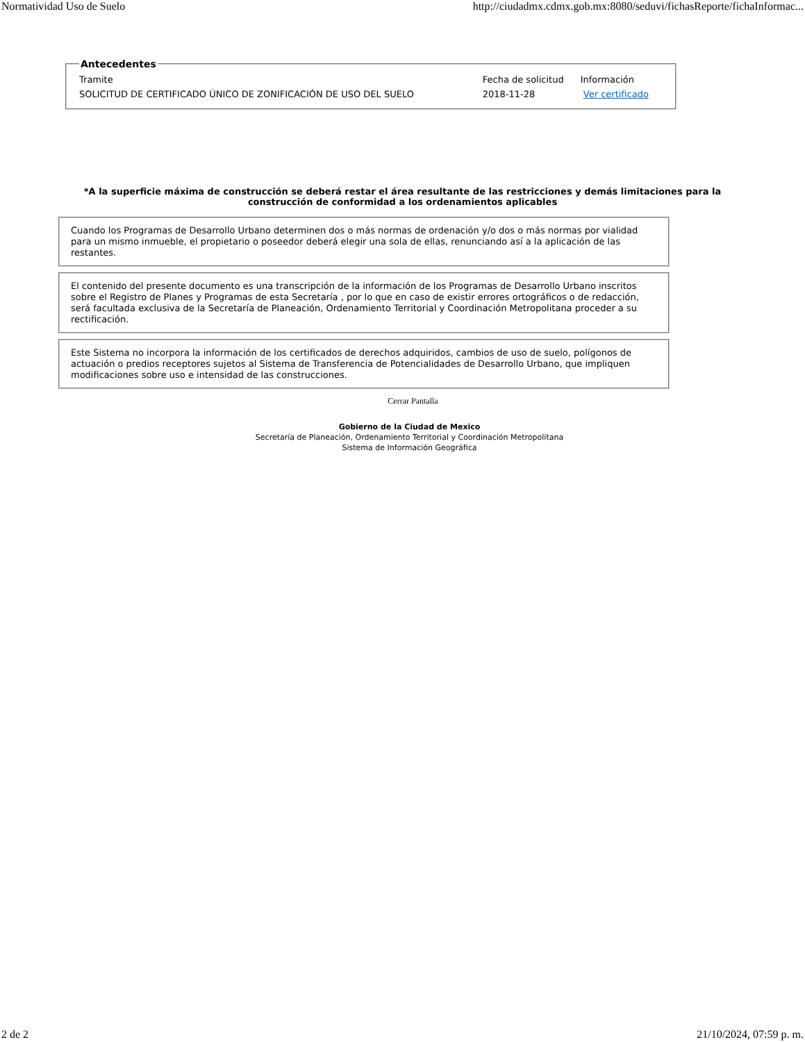Normatividad Uso de Suelo http://ciudadmx.cdmx.gob.mx:8080/seduvi/fichasReporte/fichaInformac...
Antecedentes
| Tramite | Fecha de solicitud | Información |
| SOLICITUD DE CERTIFICADO ÚNICO DE ZONIFICACIÓN DE USO DEL SUELO | 2018-11-28 | Ver certificado |
*A la superficie máxima de construcción se deberá restar el área resultante de las restricciones y demás limitaciones para la construcción de conformidad a los ordenamientos aplicables
Cuando los Programas de Desarrollo Urbano determinen dos o más normas de ordenación y/o dos o más normas por vialidad para un mismo inmueble, el propietario o poseedor deberá elegir una sola de ellas, renunciando así a la aplicación de las restantes.
El contenido del presente documento es una transcripción de la información de los Programas de Desarrollo Urbano inscritos sobre el Registro de Planes y Programas de esta Secretaría , por lo que en caso de existir errores ortográficos o de redacción, será facultada exclusiva de la Secretaría de Planeación, Ordenamiento Territorial y Coordinación Metropolitana proceder a su rectificación.
Este Sistema no incorpora la información de los certificados de derechos adquiridos, cambios de uso de suelo, polígonos de actuación o predios receptores sujetos al Sistema de Transferencia de Potencialidades de Desarrollo Urbano, que impliquen modificaciones sobre uso e intensidad de las construcciones.
Cerrar Pantalla
Gobierno de la Ciudad de Mexico
Secretaría de Planeación, Ordenamiento Territorial y Coordinación Metropolitana
Sistema de Información Geográfica
2 de 2 21/10/2024, 07:59 p. m.